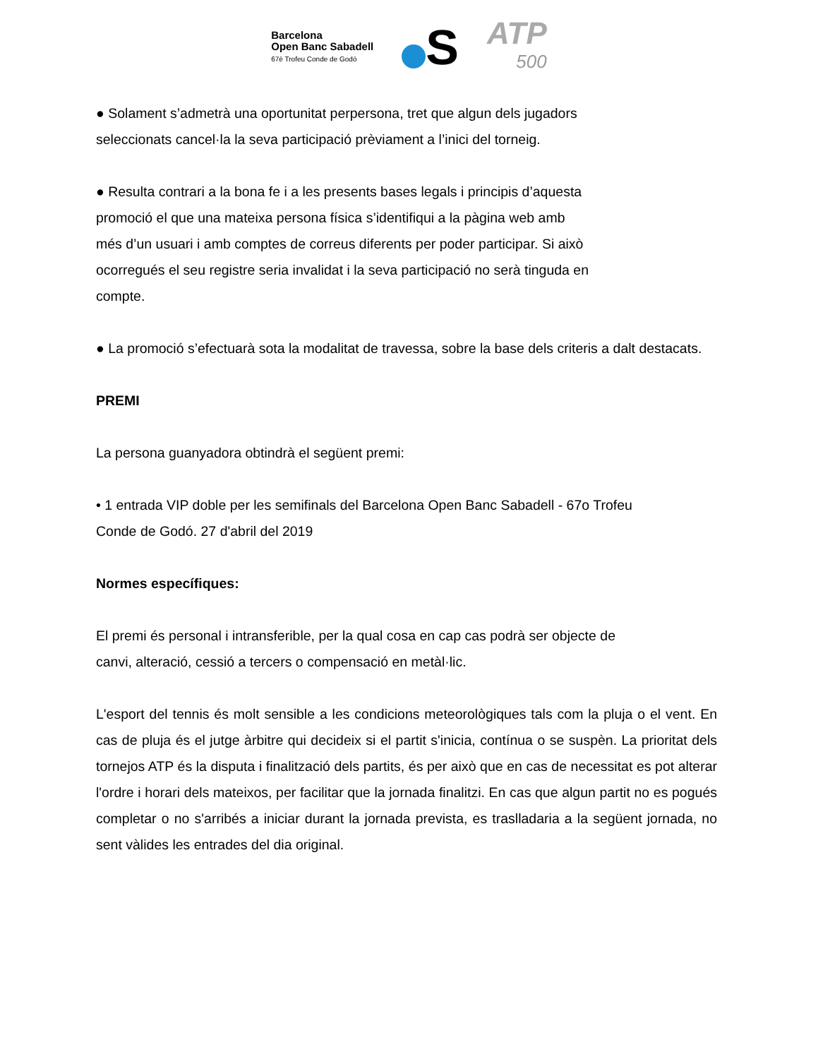Barcelona
Open Banc Sabadell
67è Trofeu Conde de Godó
S
ATP
500
● Solament s’admetrà una oportunitat perpersona, tret que algun dels jugadors
seleccionats cancel·la la seva participació prèviament a l’inici del torneig.
● Resulta contrari a la bona fe i a les presents bases legals i principis d’aquesta
promoció el que una mateixa persona física s’identifiqui a la pàgina web amb
més d’un usuari i amb comptes de correus diferents per poder participar. Si això
ocorregués el seu registre seria invalidat i la seva participació no serà tinguda en
compte.
● La promoció s’efectuarà sota la modalitat de travessa, sobre la base dels criteris a dalt destacats.
PREMI
La persona guanyadora obtindrà el següent premi:
• 1 entrada VIP doble per les semifinals del Barcelona Open Banc Sabadell - 67o Trofeu
Conde de Godó. 27 d'abril del 2019
Normes específiques:
El premi és personal i intransferible, per la qual cosa en cap cas podrà ser objecte de
canvi, alteració, cessió a tercers o compensació en metàl·lic.
L'esport del tennis és molt sensible a les condicions meteorològiques tals com la pluja o el vent. En cas de pluja és el jutge àrbitre qui decideix si el partit s'inicia, contínua o se suspèn. La prioritat dels tornejos ATP és la disputa i finalització dels partits, és per això que en cas de necessitat es pot alterar l'ordre i horari dels mateixos, per facilitar que la jornada finalitzi. En cas que algun partit no es pogués completar o no s'arribés a iniciar durant la jornada prevista, es traslladaria a la següent jornada, no sent vàlides les entrades del dia original.